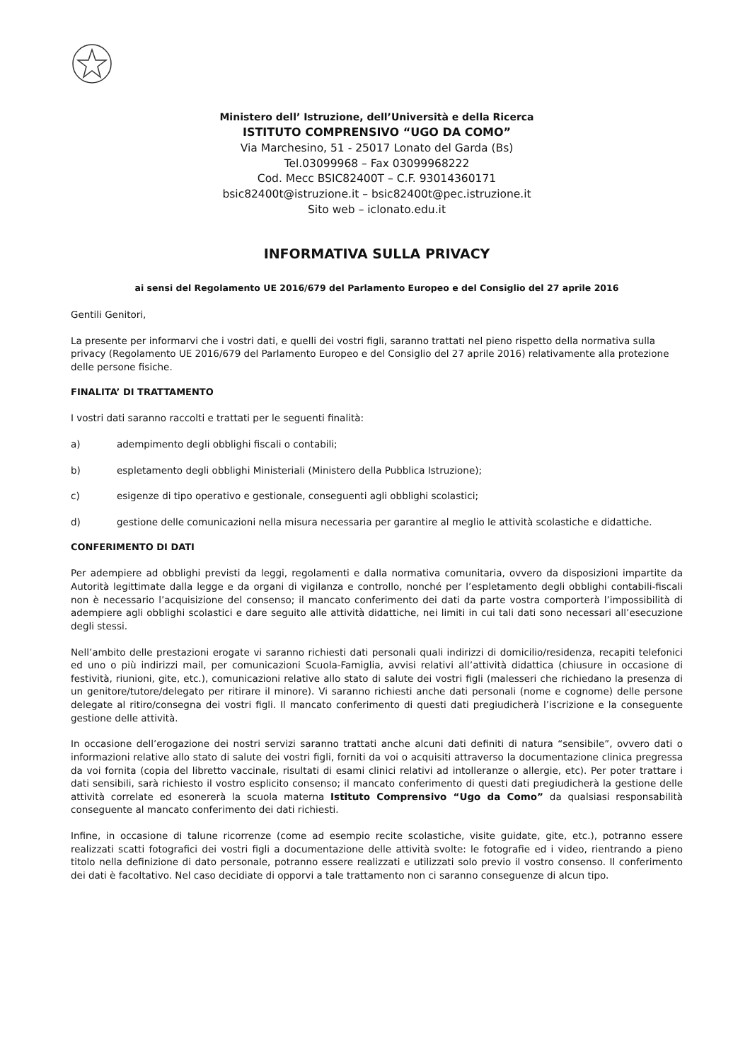Ministero dell’ Istruzione, dell’Università e della Ricerca
ISTITUTO COMPRENSIVO “UGO DA COMO”
Via Marchesino, 51 - 25017 Lonato del Garda (Bs)
Tel.03099968 – Fax 03099968222
Cod. Mecc BSIC82400T – C.F. 93014360171
bsic82400t@istruzione.it – bsic82400t@pec.istruzione.it
Sito web – iclonato.edu.it
INFORMATIVA SULLA PRIVACY
ai sensi del Regolamento UE 2016/679 del Parlamento Europeo e del Consiglio del 27 aprile 2016
Gentili Genitori,
La presente per informarvi che i vostri dati, e quelli dei vostri figli, saranno trattati nel pieno rispetto della normativa sulla privacy (Regolamento UE 2016/679 del Parlamento Europeo e del Consiglio del 27 aprile 2016) relativamente alla protezione delle persone fisiche.
FINALITA’ DI TRATTAMENTO
I vostri dati saranno raccolti e trattati per le seguenti finalità:
a) adempimento degli obblighi fiscali o contabili;
b) espletamento degli obblighi Ministeriali (Ministero della Pubblica Istruzione);
c) esigenze di tipo operativo e gestionale, conseguenti agli obblighi scolastici;
d) gestione delle comunicazioni nella misura necessaria per garantire al meglio le attività scolastiche e didattiche.
CONFERIMENTO DI DATI
Per adempiere ad obblighi previsti da leggi, regolamenti e dalla normativa comunitaria, ovvero da disposizioni impartite da Autorità legittimate dalla legge e da organi di vigilanza e controllo, nonché per l’espletamento degli obblighi contabili-fiscali non è necessario l’acquisizione del consenso; il mancato conferimento dei dati da parte vostra comporterà l’impossibilità di adempiere agli obblighi scolastici e dare seguito alle attività didattiche, nei limiti in cui tali dati sono necessari all’esecuzione degli stessi.
Nell’ambito delle prestazioni erogate vi saranno richiesti dati personali quali indirizzi di domicilio/residenza, recapiti telefonici ed uno o più indirizzi mail, per comunicazioni Scuola-Famiglia, avvisi relativi all’attività didattica (chiusure in occasione di festività, riunioni, gite, etc.), comunicazioni relative allo stato di salute dei vostri figli (malesseri che richiedano la presenza di un genitore/tutore/delegato per ritirare il minore). Vi saranno richiesti anche dati personali (nome e cognome) delle persone delegate al ritiro/consegna dei vostri figli. Il mancato conferimento di questi dati pregiudicherà l’iscrizione e la conseguente gestione delle attività.
In occasione dell’erogazione dei nostri servizi saranno trattati anche alcuni dati definiti di natura “sensibile”, ovvero dati o informazioni relative allo stato di salute dei vostri figli, forniti da voi o acquisiti attraverso la documentazione clinica pregressa da voi fornita (copia del libretto vaccinale, risultati di esami clinici relativi ad intolleranze o allergie, etc). Per poter trattare i dati sensibili, sarà richiesto il vostro esplicito consenso; il mancato conferimento di questi dati pregiudicherà la gestione delle attività correlate ed esonererà la scuola materna Istituto Comprensivo “Ugo da Como” da qualsiasi responsabilità conseguente al mancato conferimento dei dati richiesti.
Infine, in occasione di talune ricorrenze (come ad esempio recite scolastiche, visite guidate, gite, etc.), potranno essere realizzati scatti fotografici dei vostri figli a documentazione delle attività svolte: le fotografie ed i video, rientrando a pieno titolo nella definizione di dato personale, potranno essere realizzati e utilizzati solo previo il vostro consenso. Il conferimento dei dati è facoltativo. Nel caso decidiate di opporvi a tale trattamento non ci saranno conseguenze di alcun tipo.